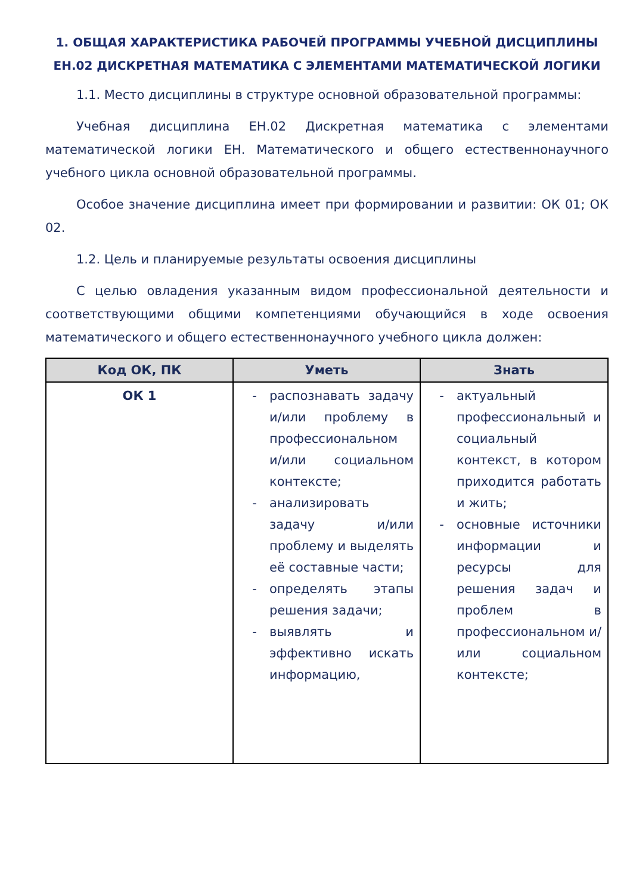1. ОБЩАЯ ХАРАКТЕРИСТИКА РАБОЧЕЙ ПРОГРАММЫ УЧЕБНОЙ ДИСЦИПЛИНЫ ЕН.02 ДИСКРЕТНАЯ МАТЕМАТИКА С ЭЛЕМЕНТАМИ МАТЕМАТИЧЕСКОЙ ЛОГИКИ
1.1. Место дисциплины в структуре основной образовательной программы:
Учебная дисциплина ЕН.02 Дискретная математика с элементами математической логики ЕН. Математического и общего естественнонаучного учебного цикла основной образовательной программы.
Особое значение дисциплина имеет при формировании и развитии: ОК 01; ОК 02.
1.2. Цель и планируемые результаты освоения дисциплины
С целью овладения указанным видом профессиональной деятельности и соответствующими общими компетенциями обучающийся в ходе освоения математического и общего естественнонаучного учебного цикла должен:
| Код ОК, ПК | Уметь | Знать |
| --- | --- | --- |
| ОК 1 | - распознавать задачу и/или проблему в профессиональном и/или социальном контексте; - анализировать задачу и/или проблему и выделять её составные части; - определять этапы решения задачи; - выявлять и эффективно искать информацию, | - актуальный профессиональный и социальный контекст, в котором приходится работать и жить; - основные источники информации и ресурсы для решения задач и проблем в профессиональном и/или социальном контексте; |